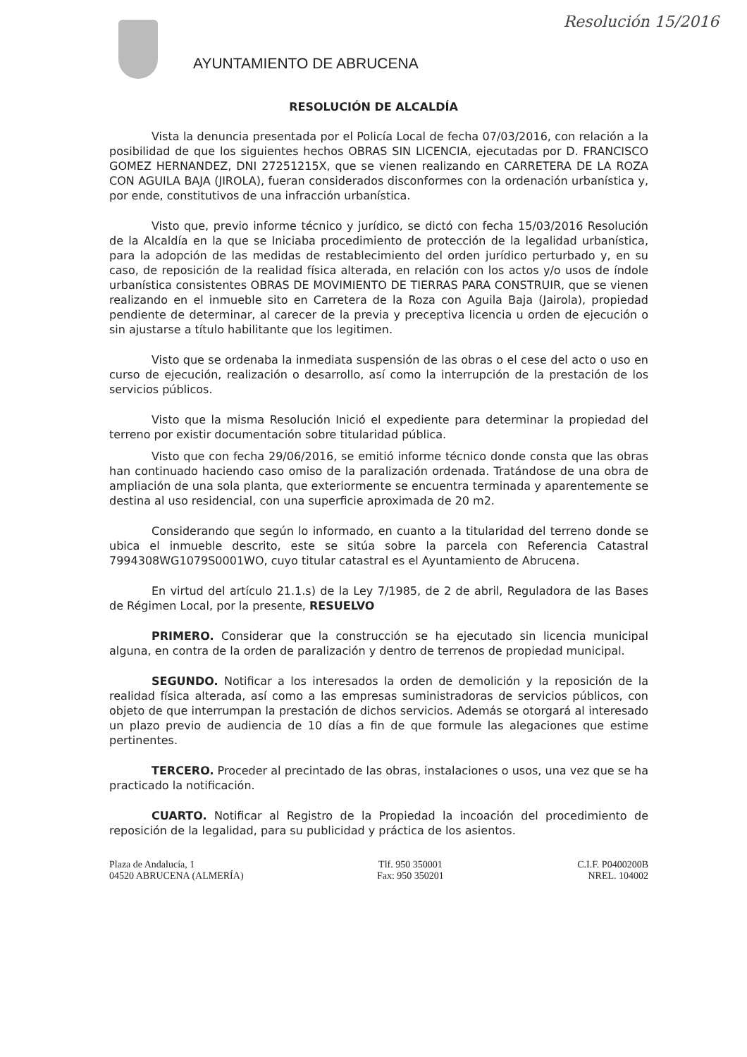Resolución 15/2016
AYUNTAMIENTO DE ABRUCENA
RESOLUCIÓN DE ALCALDÍA
Vista la denuncia presentada por el Policía Local de fecha 07/03/2016, con relación a la posibilidad de que los siguientes hechos OBRAS SIN LICENCIA, ejecutadas por D. FRANCISCO GOMEZ HERNANDEZ, DNI 27251215X, que se vienen realizando en CARRETERA DE LA ROZA CON AGUILA BAJA (JIROLA), fueran considerados disconformes con la ordenación urbanística y, por ende, constitutivos de una infracción urbanística.
Visto que, previo informe técnico y jurídico, se dictó con fecha 15/03/2016 Resolución de la Alcaldía en la que se Iniciaba procedimiento de protección de la legalidad urbanística, para la adopción de las medidas de restablecimiento del orden jurídico perturbado y, en su caso, de reposición de la realidad física alterada, en relación con los actos y/o usos de índole urbanística consistentes OBRAS DE MOVIMIENTO DE TIERRAS PARA CONSTRUIR, que se vienen realizando en el inmueble sito en Carretera de la Roza con Aguila Baja (Jairola), propiedad pendiente de determinar, al carecer de la previa y preceptiva licencia u orden de ejecución o sin ajustarse a título habilitante que los legitimen.
Visto que se ordenaba la inmediata suspensión de las obras o el cese del acto o uso en curso de ejecución, realización o desarrollo, así como la interrupción de la prestación de los servicios públicos.
Visto que la misma Resolución Inició el expediente para determinar la propiedad del terreno por existir documentación sobre titularidad pública.
Visto que con fecha 29/06/2016, se emitió informe técnico donde consta que las obras han continuado haciendo caso omiso de la paralización ordenada. Tratándose de una obra de ampliación de una sola planta, que exteriormente se encuentra terminada y aparentemente se destina al uso residencial, con una superficie aproximada de 20 m2.
Considerando que según lo informado, en cuanto a la titularidad del terreno donde se ubica el inmueble descrito, este se sitúa sobre la parcela con Referencia Catastral 7994308WG1079S0001WO, cuyo titular catastral es el Ayuntamiento de Abrucena.
En virtud del artículo 21.1.s) de la Ley 7/1985, de 2 de abril, Reguladora de las Bases de Régimen Local, por la presente, RESUELVO
PRIMERO. Considerar que la construcción se ha ejecutado sin licencia municipal alguna, en contra de la orden de paralización y dentro de terrenos de propiedad municipal.
SEGUNDO. Notificar a los interesados la orden de demolición y la reposición de la realidad física alterada, así como a las empresas suministradoras de servicios públicos, con objeto de que interrumpan la prestación de dichos servicios. Además se otorgará al interesado un plazo previo de audiencia de 10 días a fin de que formule las alegaciones que estime pertinentes.
TERCERO. Proceder al precintado de las obras, instalaciones o usos, una vez que se ha practicado la notificación.
CUARTO. Notificar al Registro de la Propiedad la incoación del procedimiento de reposición de la legalidad, para su publicidad y práctica de los asientos.
Plaza de Andalucía, 1
04520 ABRUCENA (ALMERÍA)
Tlf. 950 350001
Fax: 950 350201
C.I.F. P0400200B
NREL. 104002